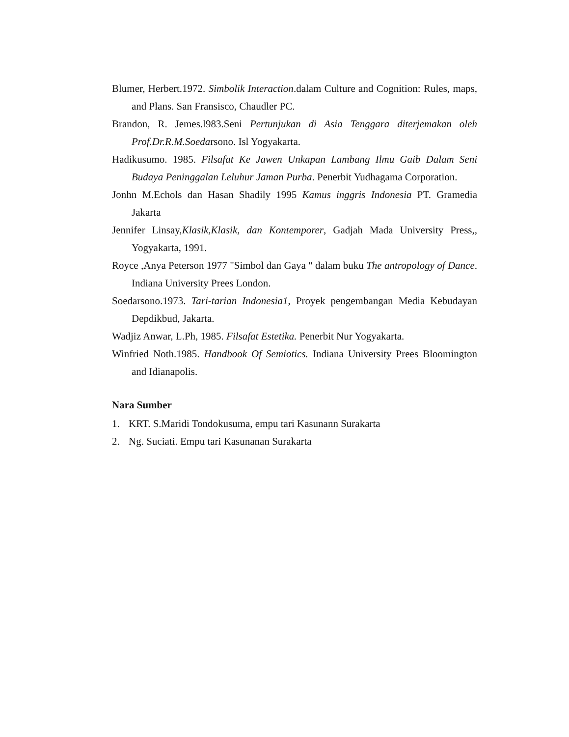Blumer, Herbert.1972. Simbolik Interaction.dalam Culture and Cognition: Rules, maps, and Plans. San Fransisco, Chaudler PC.
Brandon, R. Jemes.l983.Seni Pertunjukan di Asia Tenggara diterjemakan oleh Prof.Dr.R.M.Soedarsono. Isl Yogyakarta.
Hadikusumo. 1985. Filsafat Ke Jawen Unkapan Lambang Ilmu Gaib Dalam Seni Budaya Peninggalan Leluhur Jaman Purba. Penerbit Yudhagama Corporation.
Jonhn M.Echols dan Hasan Shadily 1995 Kamus inggris Indonesia PT. Gramedia Jakarta
Jennifer Linsay,Klasik,Klasik, dan Kontemporer, Gadjah Mada University Press,, Yogyakarta, 1991.
Royce ,Anya Peterson 1977 "Simbol dan Gaya " dalam buku The antropology of Dance. Indiana University Prees London.
Soedarsono.1973. Tari-tarian Indonesia1, Proyek pengembangan Media Kebudayan Depdikbud, Jakarta.
Wadjiz Anwar, L.Ph, 1985. Filsafat Estetika. Penerbit Nur Yogyakarta.
Winfried Noth.1985. Handbook Of Semiotics. Indiana University Prees Bloomington and Idianapolis.
Nara Sumber
1. KRT. S.Maridi Tondokusuma, empu tari Kasunann Surakarta
2. Ng. Suciati. Empu tari Kasunanan Surakarta